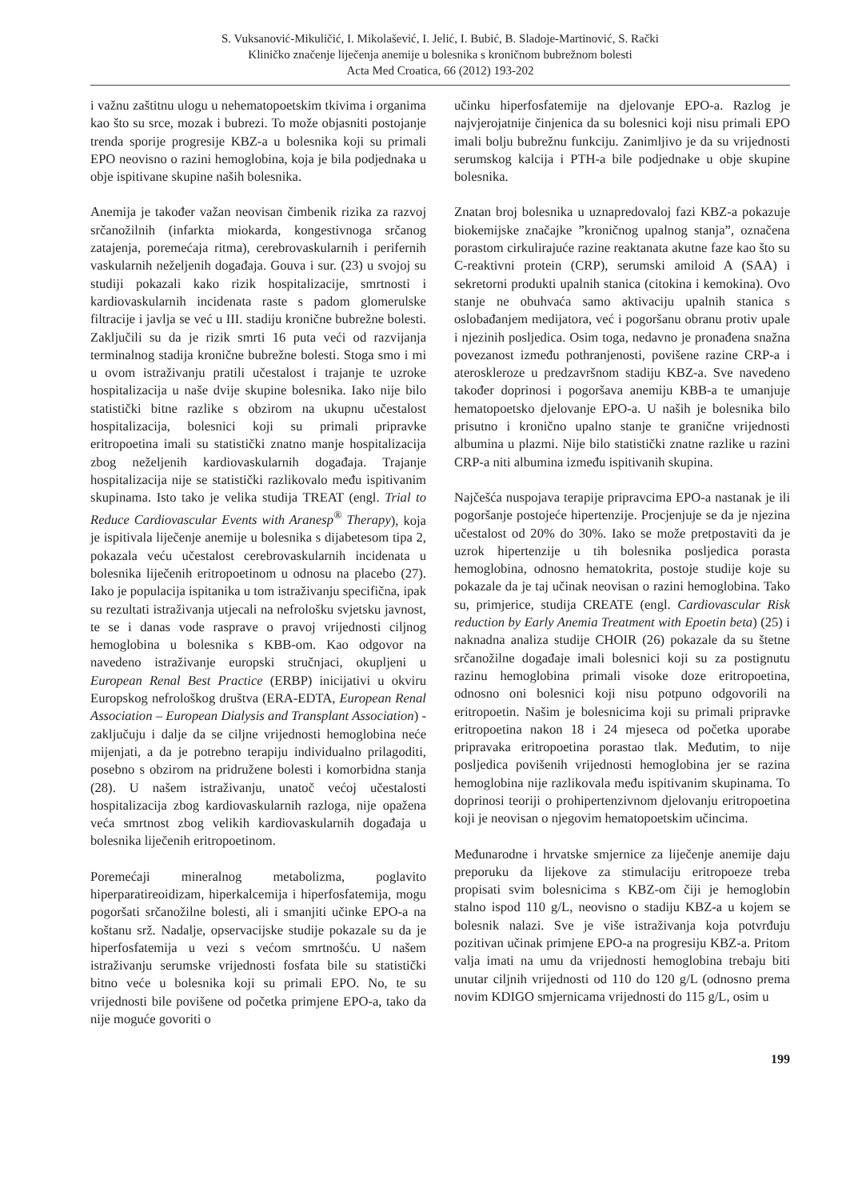S. Vuksanović-Mikuličić, I. Mikolašević, I. Jelić, I. Bubić, B. Sladoje-Martinović, S. Rački
Kliničko značenje liječenja anemije u bolesnika s kroničnom bubrežnom bolesti
Acta Med Croatica, 66 (2012) 193-202
i važnu zaštitnu ulogu u nehematopoetskim tkivima i organima kao što su srce, mozak i bubrezi. To može objasniti postojanje trenda sporije progresije KBZ-a u bolesnika koji su primali EPO neovisno o razini hemoglobina, koja je bila podjednaka u obje ispitivane skupine naših bolesnika.
Anemija je također važan neovisan čimbenik rizika za razvoj srčanožilnih (infarkta miokarda, kongestivnoga srčanog zatajenja, poremećaja ritma), cerebrovaskularnih i perifernih vaskularnih neželjenih događaja. Gouva i sur. (23) u svojoj su studiji pokazali kako rizik hospitalizacije, smrtnosti i kardiovaskularnih incidenata raste s padom glomerulske filtracije i javlja se već u III. stadiju kronične bubrežne bolesti. Zaključili su da je rizik smrti 16 puta veći od razvijanja terminalnog stadija kronične bubrežne bolesti. Stoga smo i mi u ovom istraživanju pratili učestalost i trajanje te uzroke hospitalizacija u naše dvije skupine bolesnika. Iako nije bilo statistički bitne razlike s obzirom na ukupnu učestalost hospitalizacija, bolesnici koji su primali pripravke eritropoetina imali su statistički znatno manje hospitalizacija zbog neželjenih kardiovaskularnih događaja. Trajanje hospitalizacija nije se statistički razlikovalo među ispitivanim skupinama. Isto tako je velika studija TREAT (engl. Trial to Reduce Cardiovascular Events with Aranesp<sup>®</sup> Therapy), koja je ispitivala liječenje anemije u bolesnika s dijabetesom tipa 2, pokazala veću učestalost cerebrovaskularnih incidenata u bolesnika liječenih eritropoetinom u odnosu na placebo (27). Iako je populacija ispitanika u tom istraživanju specifična, ipak su rezultati istraživanja utjecali na nefrološku svjetsku javnost, te se i danas vode rasprave o pravoj vrijednosti ciljnog hemoglobina u bolesnika s KBB-om. Kao odgovor na navedeno istraživanje europski stručnjaci, okupljeni u European Renal Best Practice (ERBP) inicijativi u okviru Europskog nefrološkog društva (ERA-EDTA, European Renal Association – European Dialysis and Transplant Association) - zaključuju i dalje da se ciljne vrijednosti hemoglobina neće mijenjati, a da je potrebno terapiju individualno prilagoditi, posebno s obzirom na pridružene bolesti i komorbidna stanja (28). U našem istraživanju, unatoč većoj učestalosti hospitalizacija zbog kardiovaskularnih razloga, nije opažena veća smrtnost zbog velikih kardiovaskularnih događaja u bolesnika liječenih eritropoetinom.
Poremećaji mineralnog metabolizma, poglavito hiperparatireoidizam, hiperkalcemija i hiperfosfatemija, mogu pogoršati srčanožilne bolesti, ali i smanjiti učinke EPO-a na koštanu srž. Nadalje, opservacijske studije pokazale su da je hiperfosfatemija u vezi s većom smrtnošću. U našem istraživanju serumske vrijednosti fosfata bile su statistički bitno veće u bolesnika koji su primali EPO. No, te su vrijednosti bile povišene od početka primjene EPO-a, tako da nije moguće govoriti o
učinku hiperfosfatemije na djelovanje EPO-a. Razlog je najvjerojatnije činjenica da su bolesnici koji nisu primali EPO imali bolju bubrežnu funkciju. Zanimljivo je da su vrijednosti serumskog kalcija i PTH-a bile podjednake u obje skupine bolesnika.
Znatan broj bolesnika u uznapredovaloj fazi KBZ-a pokazuje biokemijske značajke ”kroničnog upalnog stanja”, označena porastom cirkulirajuće razine reaktanata akutne faze kao što su C-reaktivni protein (CRP), serumski amiloid A (SAA) i sekretorni produkti upalnih stanica (citokina i kemokina). Ovo stanje ne obuhvaća samo aktivaciju upalnih stanica s oslobađanjem medijatora, već i pogoršanu obranu protiv upale i njezinih posljedica. Osim toga, nedavno je pronađena snažna povezanost između pothranjenosti, povišene razine CRP-a i ateroskleroze u predzavršnom stadiju KBZ-a. Sve navedeno također doprinosi i pogoršava anemiju KBB-a te umanjuje hematopoetsko djelovanje EPO-a. U naših je bolesnika bilo prisutno i kronično upalno stanje te granične vrijednosti albumina u plazmi. Nije bilo statistički znatne razlike u razini CRP-a niti albumina između ispitivanih skupina.
Najčešća nuspojava terapije pripravcima EPO-a nastanak je ili pogoršanje postojeće hipertenzije. Procjenjuje se da je njezina učestalost od 20% do 30%. Iako se može pretpostaviti da je uzrok hipertenzije u tih bolesnika posljedica porasta hemoglobina, odnosno hematokrita, postoje studije koje su pokazale da je taj učinak neovisan o razini hemoglobina. Tako su, primjerice, studija CREATE (engl. Cardiovascular Risk reduction by Early Anemia Treatment with Epoetin beta) (25) i naknadna analiza studije CHOIR (26) pokazale da su štetne srčanožilne događaje imali bolesnici koji su za postignutu razinu hemoglobina primali visoke doze eritropoetina, odnosno oni bolesnici koji nisu potpuno odgovorili na eritropoetin. Našim je bolesnicima koji su primali pripravke eritropoetina nakon 18 i 24 mjeseca od početka uporabe pripravaka eritropoetina porastao tlak. Međutim, to nije posljedica povišenih vrijednosti hemoglobina jer se razina hemoglobina nije razlikovala među ispitivanim skupinama. To doprinosi teoriji o prohipertenzivnom djelovanju eritropoetina koji je neovisan o njegovim hematopoetskim učincima.
Međunarodne i hrvatske smjernice za liječenje anemije daju preporuku da lijekove za stimulaciju eritropoeze treba propisati svim bolesnicima s KBZ-om čiji je hemoglobin stalno ispod 110 g/L, neovisno o stadiju KBZ-a u kojem se bolesnik nalazi. Sve je više istraživanja koja potvrđuju pozitivan učinak primjene EPO-a na progresiju KBZ-a. Pritom valja imati na umu da vrijednosti hemoglobina trebaju biti unutar ciljnih vrijednosti od 110 do 120 g/L (odnosno prema novim KDIGO smjernicama vrijednosti do 115 g/L, osim u
199